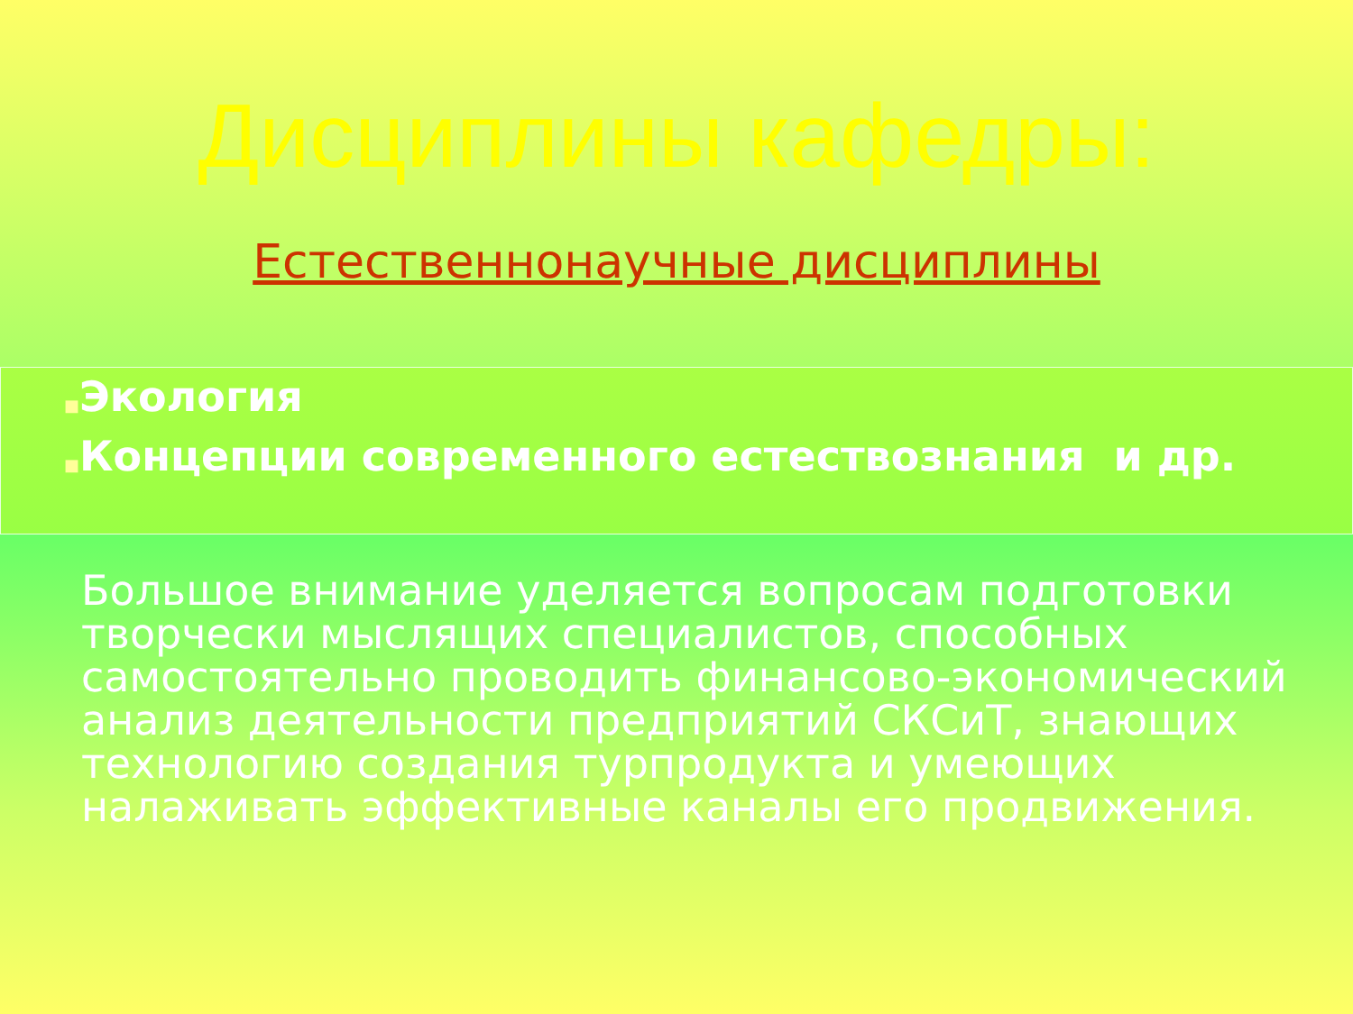Дисциплины кафедры:
Естественнонаучные дисциплины
■Экология
■Концепции современного естествознания и др.
Большое внимание уделяется вопросам подготовки творчески мыслящих специалистов, способных самостоятельно проводить финансово-экономический анализ деятельности предприятий СКСиТ, знающих технологию создания турпродукта и умеющих налаживать эффективные каналы его продвижения.